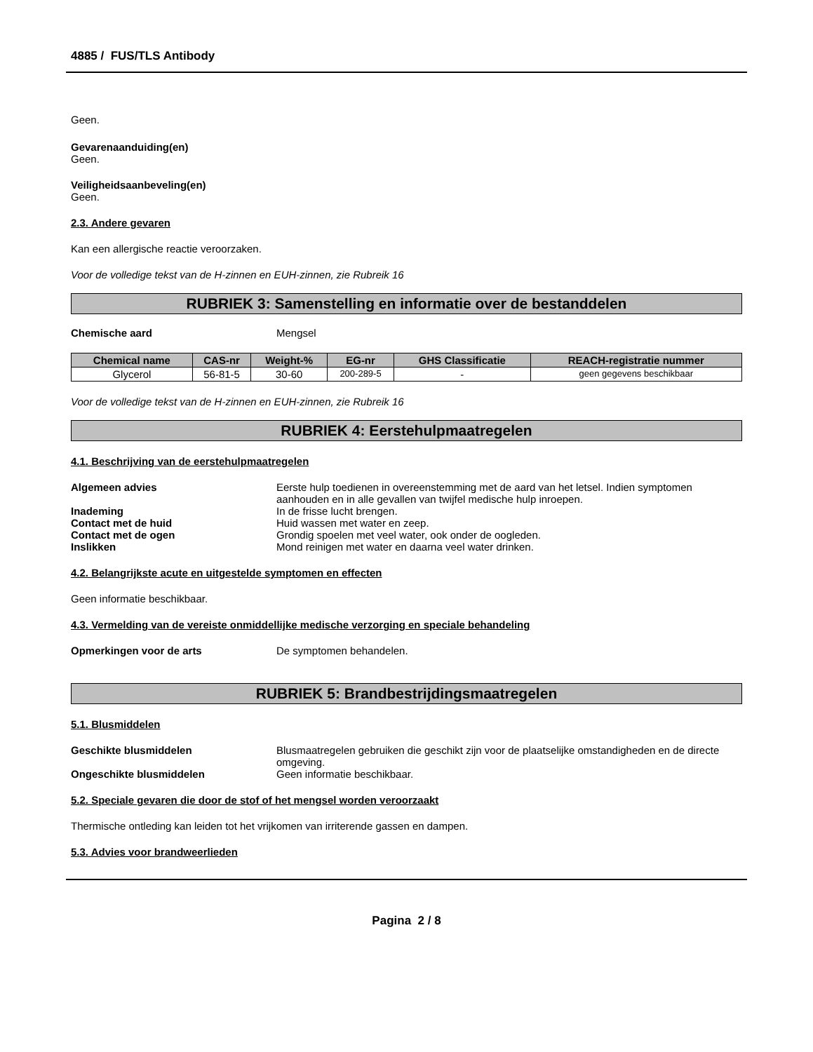4885 / FUS/TLS Antibody
Geen.
Gevarenaanduiding(en)
Geen.
Veiligheidsaanbeveling(en)
Geen.
2.3. Andere gevaren
Kan een allergische reactie veroorzaken.
Voor de volledige tekst van de H-zinnen en EUH-zinnen, zie Rubreik 16
RUBRIEK 3: Samenstelling en informatie over de bestanddelen
Chemische aard Mengsel
| Chemical name | CAS-nr | Weight-% | EG-nr | GHS Classificatie | REACH-registratie nummer |
| --- | --- | --- | --- | --- | --- |
| Glycerol | 56-81-5 | 30-60 | 200-289-5 | - | geen gegevens beschikbaar |
Voor de volledige tekst van de H-zinnen en EUH-zinnen, zie Rubreik 16
RUBRIEK 4: Eerstehulpmaatregelen
4.1. Beschrijving van de eerstehulpmaatregelen
Algemeen advies Eerste hulp toedienen in overeenstemming met de aard van het letsel. Indien symptomen aanhouden en in alle gevallen van twijfel medische hulp inroepen.
Inademing In de frisse lucht brengen.
Contact met de huid Huid wassen met water en zeep.
Contact met de ogen Grondig spoelen met veel water, ook onder de oogleden.
Inslikken Mond reinigen met water en daarna veel water drinken.
4.2. Belangrijkste acute en uitgestelde symptomen en effecten
Geen informatie beschikbaar.
4.3. Vermelding van de vereiste onmiddellijke medische verzorging en speciale behandeling
Opmerkingen voor de arts De symptomen behandelen.
RUBRIEK 5: Brandbestrijdingsmaatregelen
5.1. Blusmiddelen
Geschikte blusmiddelen Blusmaatregelen gebruiken die geschikt zijn voor de plaatselijke omstandigheden en de directe omgeving.
Ongeschikte blusmiddelen Geen informatie beschikbaar.
5.2. Speciale gevaren die door de stof of het mengsel worden veroorzaakt
Thermische ontleding kan leiden tot het vrijkomen van irriterende gassen en dampen.
5.3. Advies voor brandweerlieden
Pagina 2 / 8